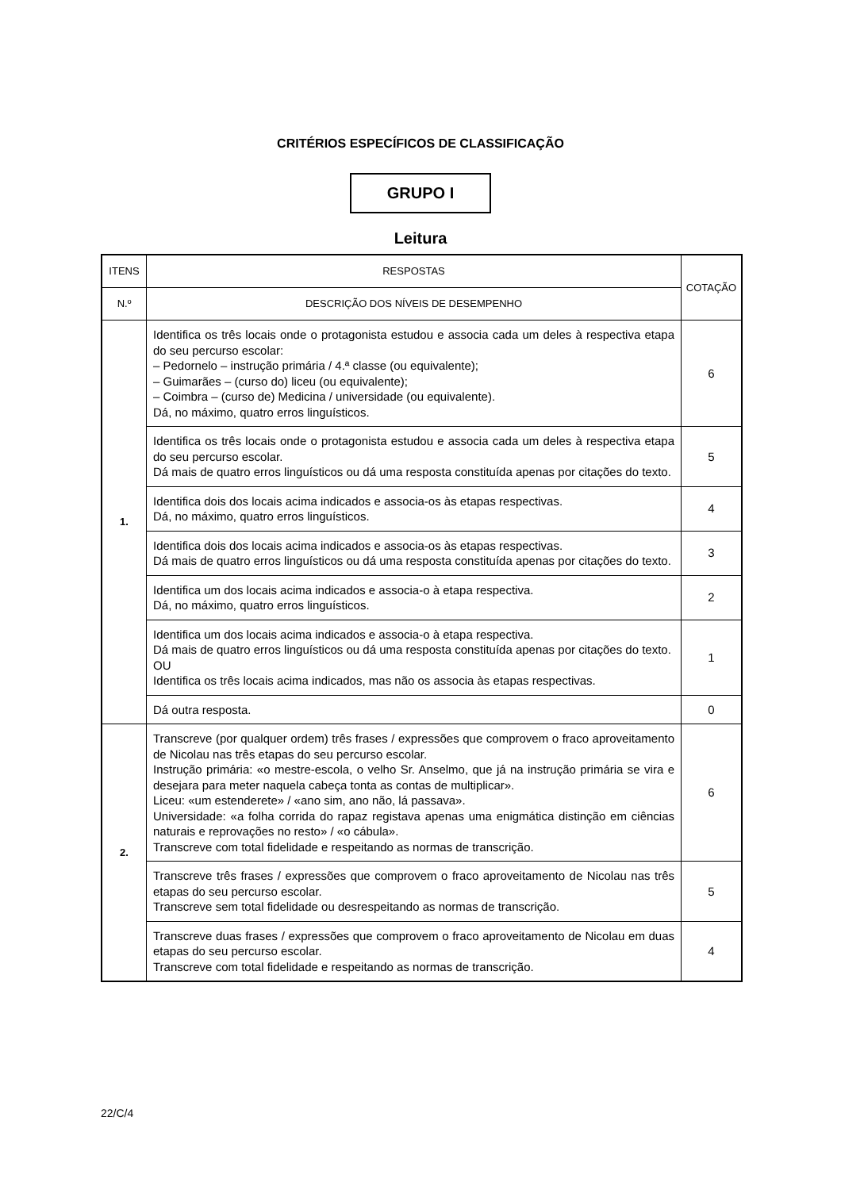CRITÉRIOS ESPECÍFICOS DE CLASSIFICAÇÃO
GRUPO I
Leitura
| ITENS | RESPOSTAS | COTAÇÃO |
| --- | --- | --- |
| N.º | DESCRIÇÃO DOS NÍVEIS DE DESEMPENHO | |
| 1. | Identifica os três locais onde o protagonista estudou e associa cada um deles à respectiva etapa do seu percurso escolar: – Pedornelo – instrução primária / 4.ª classe (ou equivalente); – Guimarães – (curso do) liceu (ou equivalente); – Coimbra – (curso de) Medicina / universidade (ou equivalente). Dá, no máximo, quatro erros linguísticos. | 6 |
| | Identifica os três locais onde o protagonista estudou e associa cada um deles à respectiva etapa do seu percurso escolar. Dá mais de quatro erros linguísticos ou dá uma resposta constituída apenas por citações do texto. | 5 |
| | Identifica dois dos locais acima indicados e associa-os às etapas respectivas. Dá, no máximo, quatro erros linguísticos. | 4 |
| | Identifica dois dos locais acima indicados e associa-os às etapas respectivas. Dá mais de quatro erros linguísticos ou dá uma resposta constituída apenas por citações do texto. | 3 |
| | Identifica um dos locais acima indicados e associa-o à etapa respectiva. Dá, no máximo, quatro erros linguísticos. | 2 |
| | Identifica um dos locais acima indicados e associa-o à etapa respectiva. Dá mais de quatro erros linguísticos ou dá uma resposta constituída apenas por citações do texto. OU Identifica os três locais acima indicados, mas não os associa às etapas respectivas. | 1 |
| | Dá outra resposta. | 0 |
| 2. | Transcreve (por qualquer ordem) três frases / expressões que comprovem o fraco aproveitamento de Nicolau nas três etapas do seu percurso escolar. Instrução primária: «o mestre-escola, o velho Sr. Anselmo, que já na instrução primária se vira e desejara para meter naquela cabeça tonta as contas de multiplicar». Liceu: «um estenderete» / «ano sim, ano não, lá passava». Universidade: «a folha corrida do rapaz registava apenas uma enigmática distinção em ciências naturais e reprovações no resto» / «o cábula». Transcreve com total fidelidade e respeitando as normas de transcrição. | 6 |
| | Transcreve três frases / expressões que comprovem o fraco aproveitamento de Nicolau nas três etapas do seu percurso escolar. Transcreve sem total fidelidade ou desrespeitando as normas de transcrição. | 5 |
| | Transcreve duas frases / expressões que comprovem o fraco aproveitamento de Nicolau em duas etapas do seu percurso escolar. Transcreve com total fidelidade e respeitando as normas de transcrição. | 4 |
22/C/4